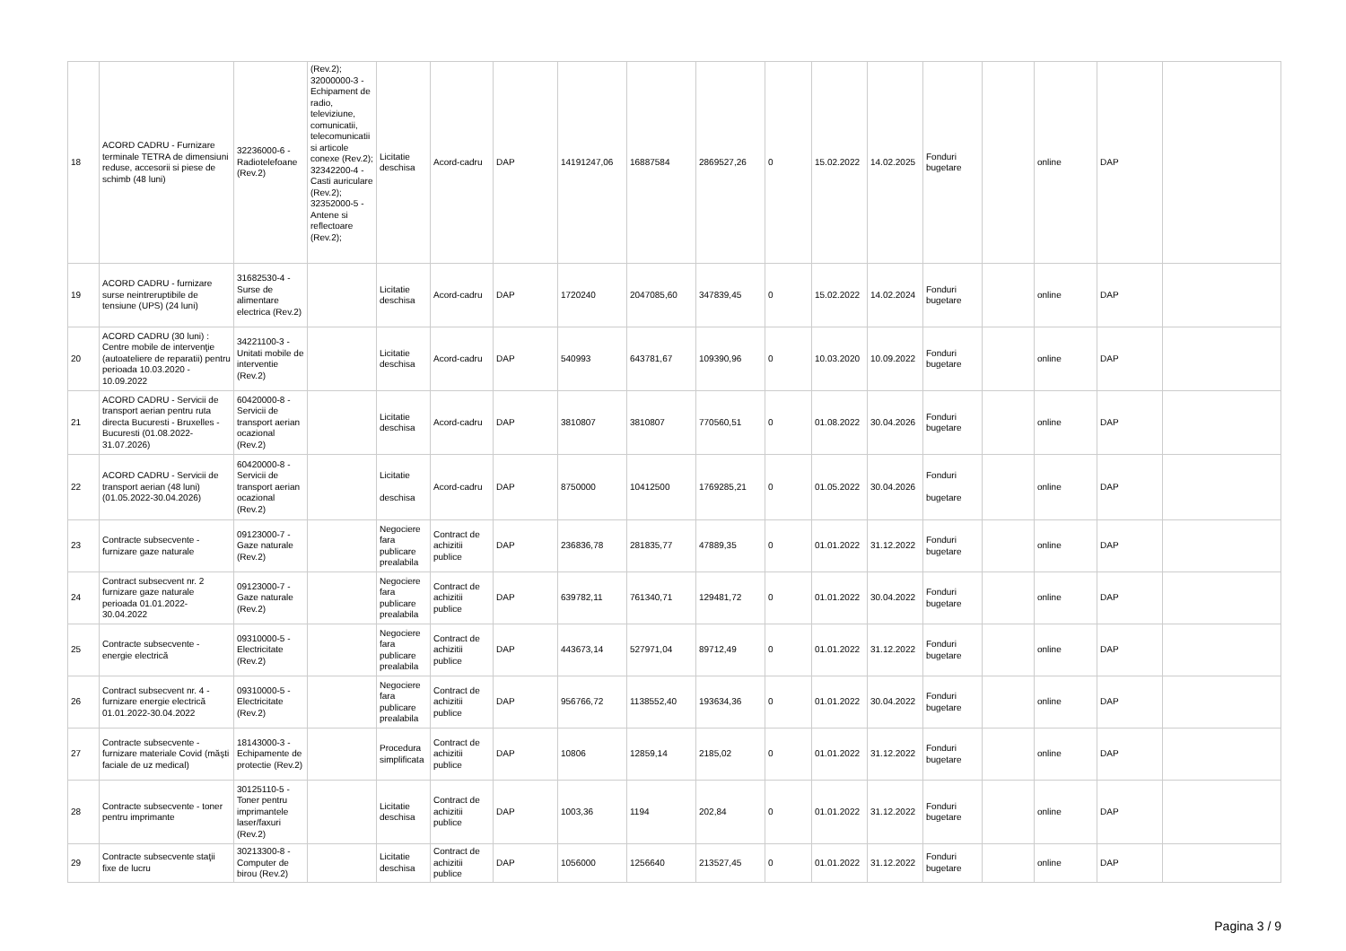| 18 | ACORD CADRU - Furnizare terminale TETRA de dimensiuni reduse, accesorii si piese de schimb (48 luni) | 32236000-6 - Radiotelefoane (Rev.2) | (Rev.2); 32000000-3 - Echipament de radio, televiziune, comunicatii, telecomunicatii si articole conexe (Rev.2); 32342200-4 - Casti auriculare (Rev.2); 32352000-5 - Antene si reflectoare (Rev.2); | Licitatie deschisa | Acord-cadru | DAP | 14191247,06 | 16887584 | 2869527,26 | 0 | 15.02.2022 | 14.02.2025 | Fonduri bugetare | | online | DAP | |
| 19 | ACORD CADRU - furnizare surse neintreruptibile de tensiune (UPS) (24 luni) | 31682530-4 - Surse de alimentare electrica (Rev.2) | | Licitatie deschisa | Acord-cadru | DAP | 1720240 | 2047085,60 | 347839,45 | 0 | 15.02.2022 | 14.02.2024 | Fonduri bugetare | | online | DAP | |
| 20 | ACORD CADRU (30 luni) : Centre mobile de intervenţie (autoateliere de reparatii) pentru perioada 10.03.2020 - 10.09.2022 | 34221100-3 - Unitati mobile de interventie (Rev.2) | | Licitatie deschisa | Acord-cadru | DAP | 540993 | 643781,67 | 109390,96 | 0 | 10.03.2020 | 10.09.2022 | Fonduri bugetare | | online | DAP | |
| 21 | ACORD CADRU - Servicii de transport aerian pentru ruta directa Bucuresti - Bruxelles - Bucuresti (01.08.2022-31.07.2026) | 60420000-8 - Servicii de transport aerian ocazional (Rev.2) | | Licitatie deschisa | Acord-cadru | DAP | 3810807 | 3810807 | 770560,51 | 0 | 01.08.2022 | 30.04.2026 | Fonduri bugetare | | online | DAP | |
| 22 | ACORD CADRU - Servicii de transport aerian (48 luni) (01.05.2022-30.04.2026) | 60420000-8 - Servicii de transport aerian ocazional (Rev.2) | | Licitatie deschisa | Acord-cadru | DAP | 8750000 | 10412500 | 1769285,21 | 0 | 01.05.2022 | 30.04.2026 | Fonduri bugetare | | online | DAP | |
| 23 | Contracte subsecvente - furnizare gaze naturale | 09123000-7 - Gaze naturale (Rev.2) | | Negociere fara publicare prealabila | Contract de achizitii publice | DAP | 236836,78 | 281835,77 | 47889,35 | 0 | 01.01.2022 | 31.12.2022 | Fonduri bugetare | | online | DAP | |
| 24 | Contract subsecvent nr. 2 furnizare gaze naturale perioada 01.01.2022-30.04.2022 | 09123000-7 - Gaze naturale (Rev.2) | | Negociere fara publicare prealabila | Contract de achizitii publice | DAP | 639782,11 | 761340,71 | 129481,72 | 0 | 01.01.2022 | 30.04.2022 | Fonduri bugetare | | online | DAP | |
| 25 | Contracte subsecvente - energie electrică | 09310000-5 - Electricitate (Rev.2) | | Negociere fara publicare prealabila | Contract de achizitii publice | DAP | 443673,14 | 527971,04 | 89712,49 | 0 | 01.01.2022 | 31.12.2022 | Fonduri bugetare | | online | DAP | |
| 26 | Contract subsecvent nr. 4 - furnizare energie electrică 01.01.2022-30.04.2022 | 09310000-5 - Electricitate (Rev.2) | | Negociere fara publicare prealabila | Contract de achizitii publice | DAP | 956766,72 | 1138552,40 | 193634,36 | 0 | 01.01.2022 | 30.04.2022 | Fonduri bugetare | | online | DAP | |
| 27 | Contracte subsecvente - furnizare materiale Covid (măşti faciale de uz medical) | 18143000-3 - Echipamente de protectie (Rev.2) | | Procedura simplificata | Contract de achizitii publice | DAP | 10806 | 12859,14 | 2185,02 | 0 | 01.01.2022 | 31.12.2022 | Fonduri bugetare | | online | DAP | |
| 28 | Contracte subsecvente - toner pentru imprimante | 30125110-5 - Toner pentru imprimantele laser/faxuri (Rev.2) | | Licitatie deschisa | Contract de achizitii publice | DAP | 1003,36 | 1194 | 202,84 | 0 | 01.01.2022 | 31.12.2022 | Fonduri bugetare | | online | DAP | |
| 29 | Contracte subsecvente staţii fixe de lucru | 30213300-8 - Computer de birou (Rev.2) | | Licitatie deschisa | Contract de achizitii publice | DAP | 1056000 | 1256640 | 213527,45 | 0 | 01.01.2022 | 31.12.2022 | Fonduri bugetare | | online | DAP | |
Pagina 3 / 9